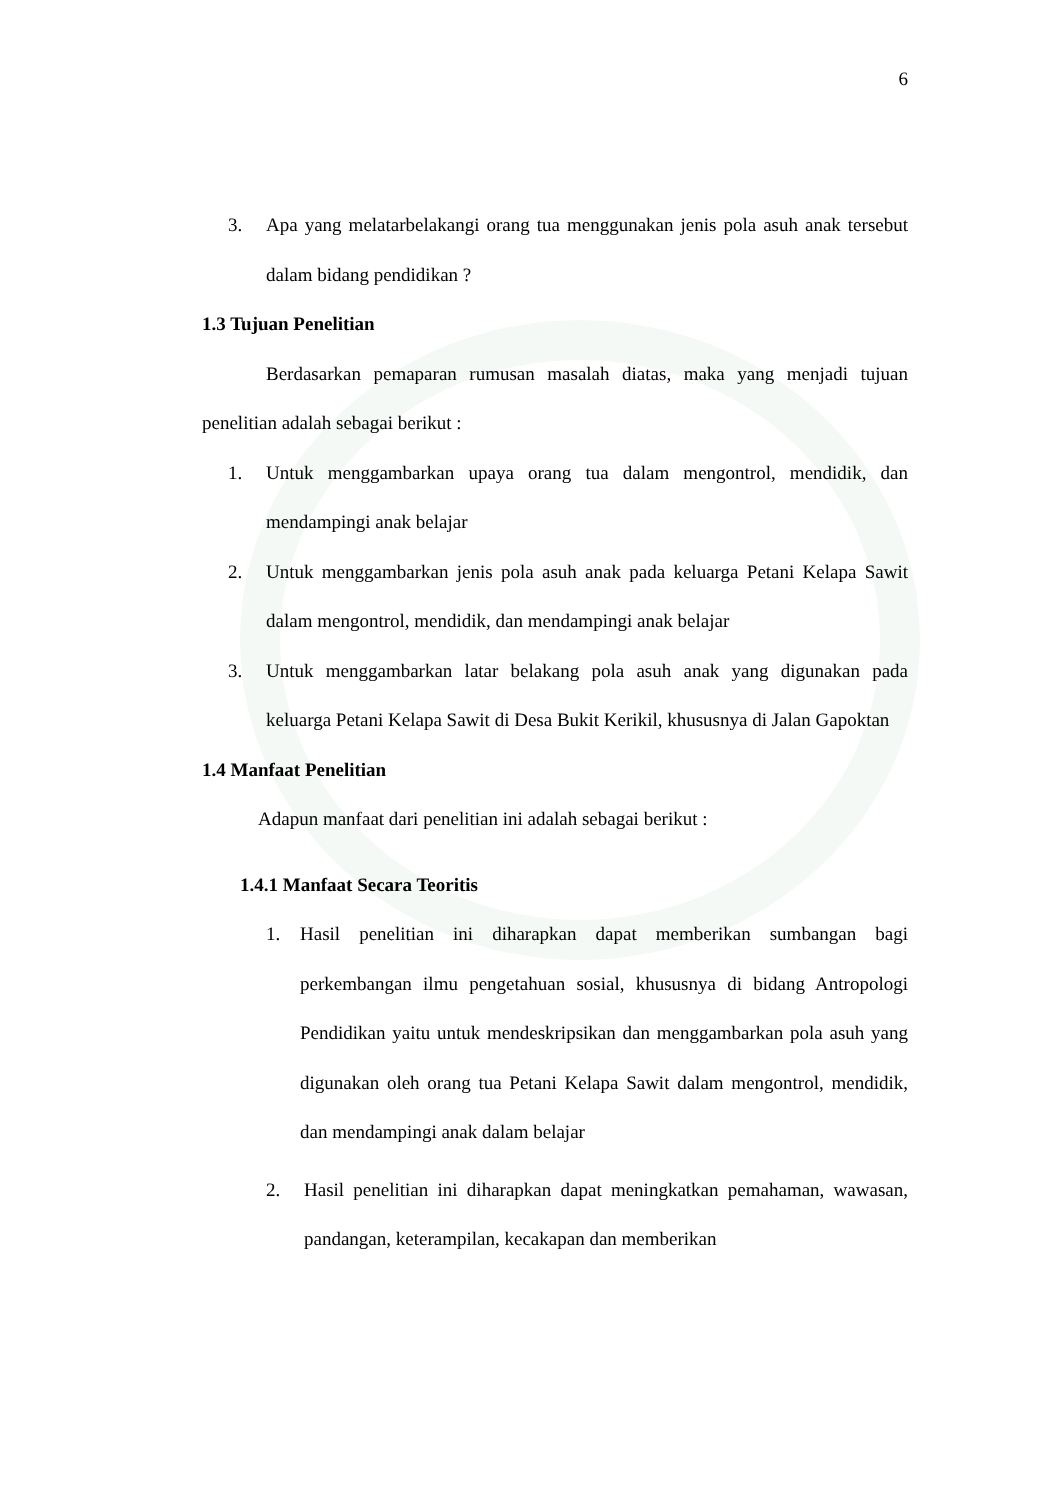6
3. Apa yang melatarbelakangi orang tua menggunakan jenis pola asuh anak tersebut dalam bidang pendidikan ?
1.3 Tujuan Penelitian
Berdasarkan pemaparan rumusan masalah diatas, maka yang menjadi tujuan penelitian adalah sebagai berikut :
1. Untuk menggambarkan upaya orang tua dalam mengontrol, mendidik, dan mendampingi anak belajar
2. Untuk menggambarkan jenis pola asuh anak pada keluarga Petani Kelapa Sawit dalam mengontrol, mendidik, dan mendampingi anak belajar
3. Untuk menggambarkan latar belakang pola asuh anak yang digunakan pada keluarga Petani Kelapa Sawit di Desa Bukit Kerikil, khususnya di Jalan Gapoktan
1.4 Manfaat Penelitian
Adapun manfaat dari penelitian ini adalah sebagai berikut :
1.4.1 Manfaat Secara Teoritis
1. Hasil penelitian ini diharapkan dapat memberikan sumbangan bagi perkembangan ilmu pengetahuan sosial, khususnya di bidang Antropologi Pendidikan yaitu untuk mendeskripsikan dan menggambarkan pola asuh yang digunakan oleh orang tua Petani Kelapa Sawit dalam mengontrol, mendidik, dan mendampingi anak dalam belajar
2. Hasil penelitian ini diharapkan dapat meningkatkan pemahaman, wawasan, pandangan, keterampilan, kecakapan dan memberikan